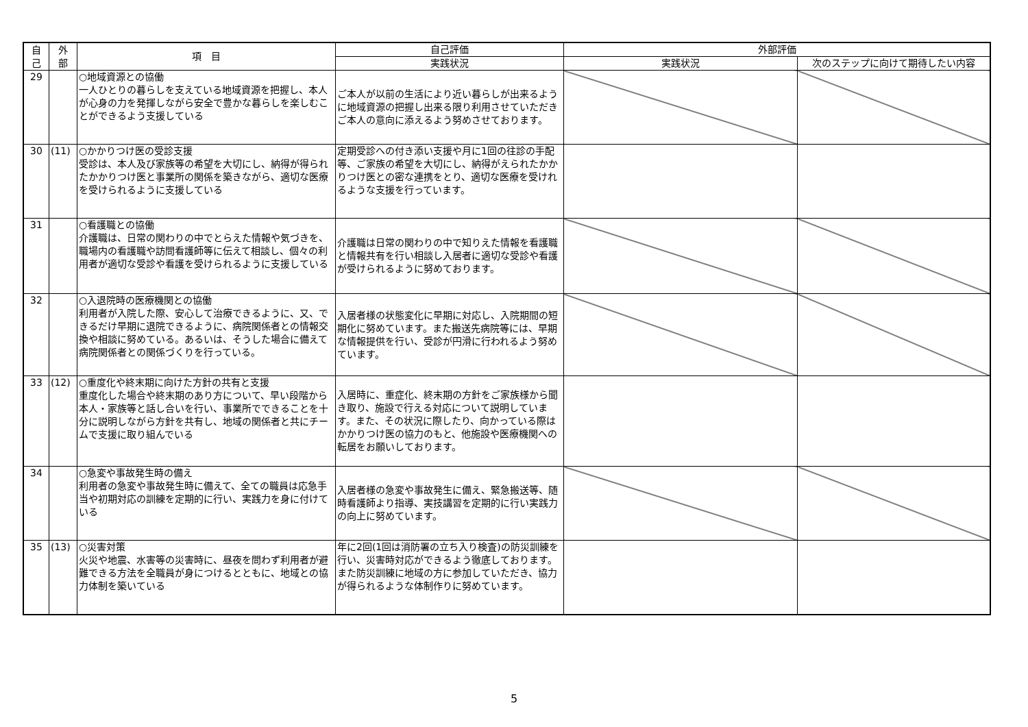| 自 己 | 外 部 | 項 目 | 自己評価 | 外部評価 | |
| --- | --- | --- | --- | --- | --- |
| | | | 実践状況 | 実践状況 | 次のステップに向けて期待したい内容 |
| 29 | | ○地域資源との協働 一人ひとりの暮らしを支えている地域資源を把握し、本人が心身の力を発揮しながら安全で豊かな暮らしを楽しむことができるよう支援している | ご本人が以前の生活により近い暮らしが出来るように地域資源の把握し出来る限り利用させていただきご本人の意向に添えるよう努めさせております。 | | |
| 30 | (11) | ○かかりつけ医の受診支援 受診は、本人及び家族等の希望を大切にし、納得が得られたかかりつけ医と事業所の関係を築きながら、適切な医療を受けられるように支援している | 定期受診への付き添い支援や月に1回の往診の手配等、ご家族の希望を大切にし、納得がえられたかかりつけ医との密な連携をとり、適切な医療を受けれるような支援を行っています。 | | |
| 31 | | ○看護職との協働 介護職は、日常の関わりの中でとらえた情報や気づきを、職場内の看護職や訪問看護師等に伝えて相談し、個々の利用者が適切な受診や看護を受けられるように支援している | 介護職は日常の関わりの中で知りえた情報を看護職と情報共有を行い相談し入居者に適切な受診や看護が受けられるように努めております。 | | |
| 32 | | ○入退院時の医療機関との協働 利用者が入院した際、安心して治療できるように、又、できるだけ早期に退院できるように、病院関係者との情報交換や相談に努めている。あるいは、そうした場合に備えて病院関係者との関係づくりを行っている。 | 入居者様の状態変化に早期に対応し、入院期間の短期化に努めています。また搬送先病院等には、早期な情報提供を行い、受診が円滑に行われるよう努めています。 | | |
| 33 | (12) | ○重度化や終末期に向けた方針の共有と支援 重度化した場合や終末期のあり方について、早い段階から本人・家族等と話し合いを行い、事業所でできることを十分に説明しながら方針を共有し、地域の関係者と共にチームで支援に取り組んでいる | 入居時に、重症化、終末期の方針をご家族様から聞き取り、施設で行える対応について説明しています。また、その状況に際したり、向かっている際はかかりつけ医の協力のもと、他施設や医療機関への転居をお願いしております。 | | |
| 34 | | ○急変や事故発生時の備え 利用者の急変や事故発生時に備えて、全ての職員は応急手当や初期対応の訓練を定期的に行い、実践力を身に付けている | 入居者様の急変や事故発生に備え、緊急搬送等、随時看護師より指導、実技講習を定期的に行い実践力の向上に努めています。 | | |
| 35 | (13) | ○災害対策 火災や地震、水害等の災害時に、昼夜を問わず利用者が避難できる方法を全職員が身につけるとともに、地域との協力体制を築いている | 年に2回(1回は消防署の立ち入り検査)の防災訓練を行い、災害時対応ができるよう徹底しております。また防災訓練に地域の方に参加していただき、協力が得られるような体制作りに努めています。 | | |
5